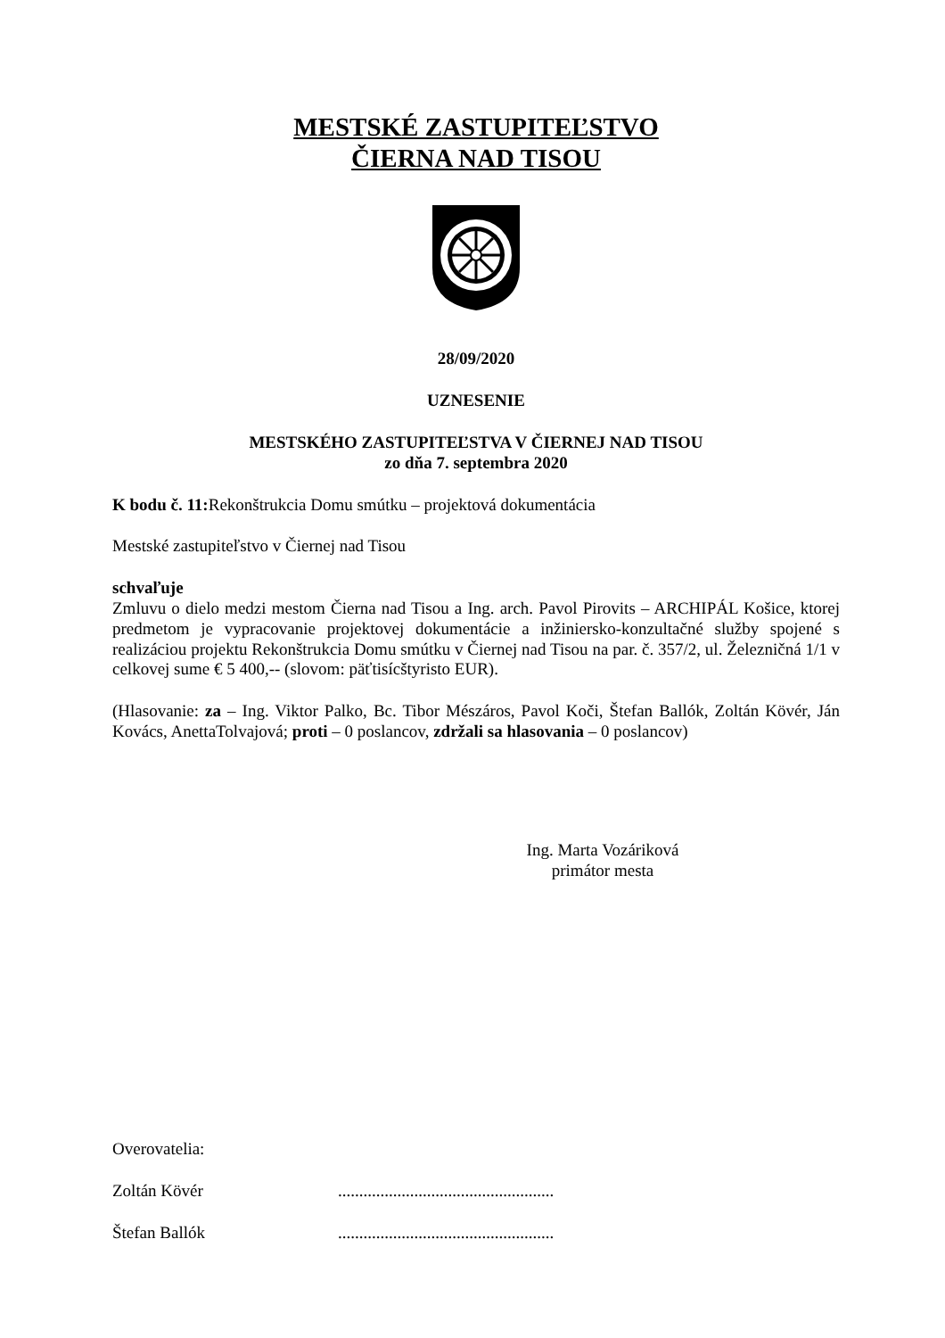MESTSKÉ ZASTUPITEĽSTVO
ČIERNA NAD TISOU
28/09/2020
UZNESENIE
MESTSKÉHO ZASTUPITEĽSTVA V ČIERNEJ NAD TISOU
zo dňa 7. septembra 2020
K bodu č. 11: Rekonštrukcia Domu smútku – projektová dokumentácia
Mestské zastupiteľstvo v Čiernej nad Tisou
schvaľuje
Zmluvu o dielo medzi mestom Čierna nad Tisou a Ing. arch. Pavol Pirovits – ARCHIPÁL Košice, ktorej predmetom je vypracovanie projektovej dokumentácie a inžiniersko-konzultačné služby spojené s realizáciou projektu Rekonštrukcia Domu smútku v Čiernej nad Tisou na par. č. 357/2, ul. Železničná 1/1 v celkovej sume € 5 400,-- (slovom: päťtisícštyristo EUR).
(Hlasovanie: za – Ing. Viktor Palko, Bc. Tibor Mészáros, Pavol Koči, Štefan Ballók, Zoltán Kövér, Ján Kovács, AnettaTolvajová; proti – 0 poslancov, zdržali sa hlasovania – 0 poslancov)
Ing. Marta Vozáriková
primátor mesta
Overovatelia:
Zoltán Kövér ...................................................
Štefan Ballók ...................................................